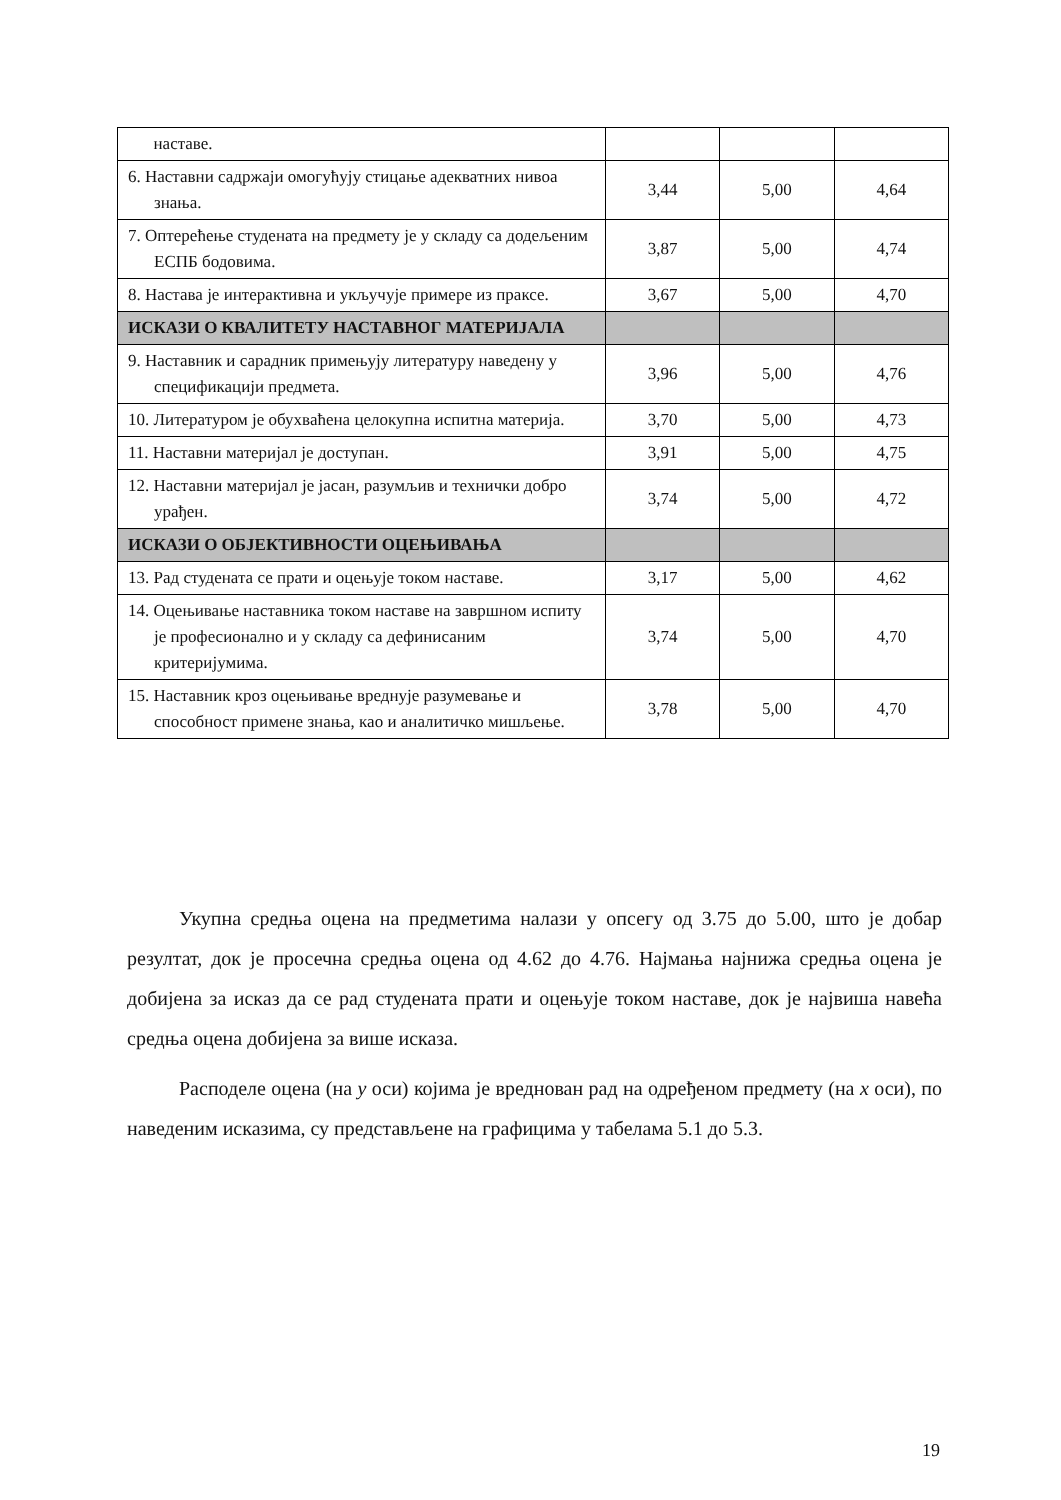| наставе. | | | |
| 6. Наставни садржаји омогућују стицање адекватних нивоа знања. | 3,44 | 5,00 | 4,64 |
| 7. Оптерећење студената на предмету је у складу са додељеним ЕСПБ бодовима. | 3,87 | 5,00 | 4,74 |
| 8. Настава је интерактивна и укључује примере из праксе. | 3,67 | 5,00 | 4,70 |
| ИСКАЗИ О КВАЛИТЕТУ НАСТАВНОГ МАТЕРИЈАЛА | | | |
| 9. Наставник и сарадник примењују литературу наведену у спецификацији предмета. | 3,96 | 5,00 | 4,76 |
| 10. Литературом је обухваћена целокупна испитна материја. | 3,70 | 5,00 | 4,73 |
| 11. Наставни материјал је доступан. | 3,91 | 5,00 | 4,75 |
| 12. Наставни материјал је јасан, разумљив и технички добро урађен. | 3,74 | 5,00 | 4,72 |
| ИСКАЗИ О ОБЈЕКТИВНОСТИ ОЦЕЊИВАЊА | | | |
| 13. Рад студената се прати и оцењује током наставе. | 3,17 | 5,00 | 4,62 |
| 14. Оцењивање наставника током наставе на завршном испиту је професионално и у складу са дефинисаним критеријумима. | 3,74 | 5,00 | 4,70 |
| 15. Наставник кроз оцењивање вреднује разумевање и способност примене знања, као и аналитичко мишљење. | 3,78 | 5,00 | 4,70 |
Укупна средња оцена на предметима налази у опсегу од 3.75 до 5.00, што је добар резултат, док је просечна средња оцена од 4.62 до 4.76. Најмања најнижа средња оцена је добијена за исказ да се рад студената прати и оцењује током наставе, док је највиша навећа средња оцена добијена за више исказа.
Расподеле оцена (на y оси) којима је вреднован рад на одређеном предмету (на x оси), по наведеним исказима, су представљене на графицима у табелама 5.1 до 5.3.
19